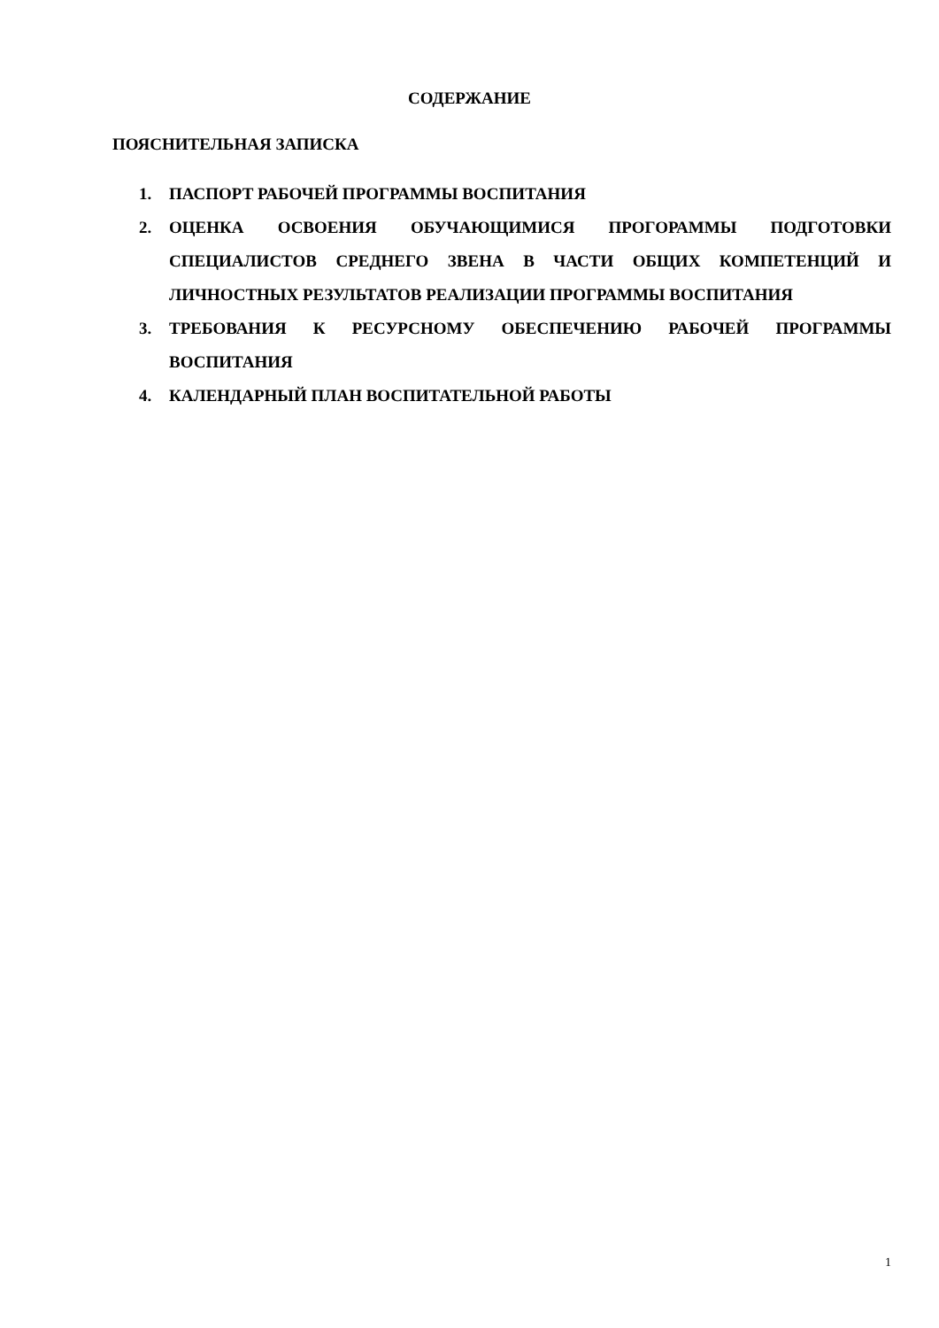СОДЕРЖАНИЕ
ПОЯСНИТЕЛЬНАЯ ЗАПИСКА
1. ПАСПОРТ РАБОЧЕЙ ПРОГРАММЫ ВОСПИТАНИЯ
2. ОЦЕНКА ОСВОЕНИЯ ОБУЧАЮЩИМИСЯ ПРОГОРАММЫ ПОДГОТОВКИ СПЕЦИАЛИСТОВ СРЕДНЕГО ЗВЕНА В ЧАСТИ ОБЩИХ КОМПЕТЕНЦИЙ И ЛИЧНОСТНЫХ РЕЗУЛЬТАТОВ РЕАЛИЗАЦИИ ПРОГРАММЫ ВОСПИТАНИЯ
3. ТРЕБОВАНИЯ К РЕСУРСНОМУ ОБЕСПЕЧЕНИЮ РАБОЧЕЙ ПРОГРАММЫ ВОСПИТАНИЯ
4. КАЛЕНДАРНЫЙ ПЛАН ВОСПИТАТЕЛЬНОЙ РАБОТЫ
1